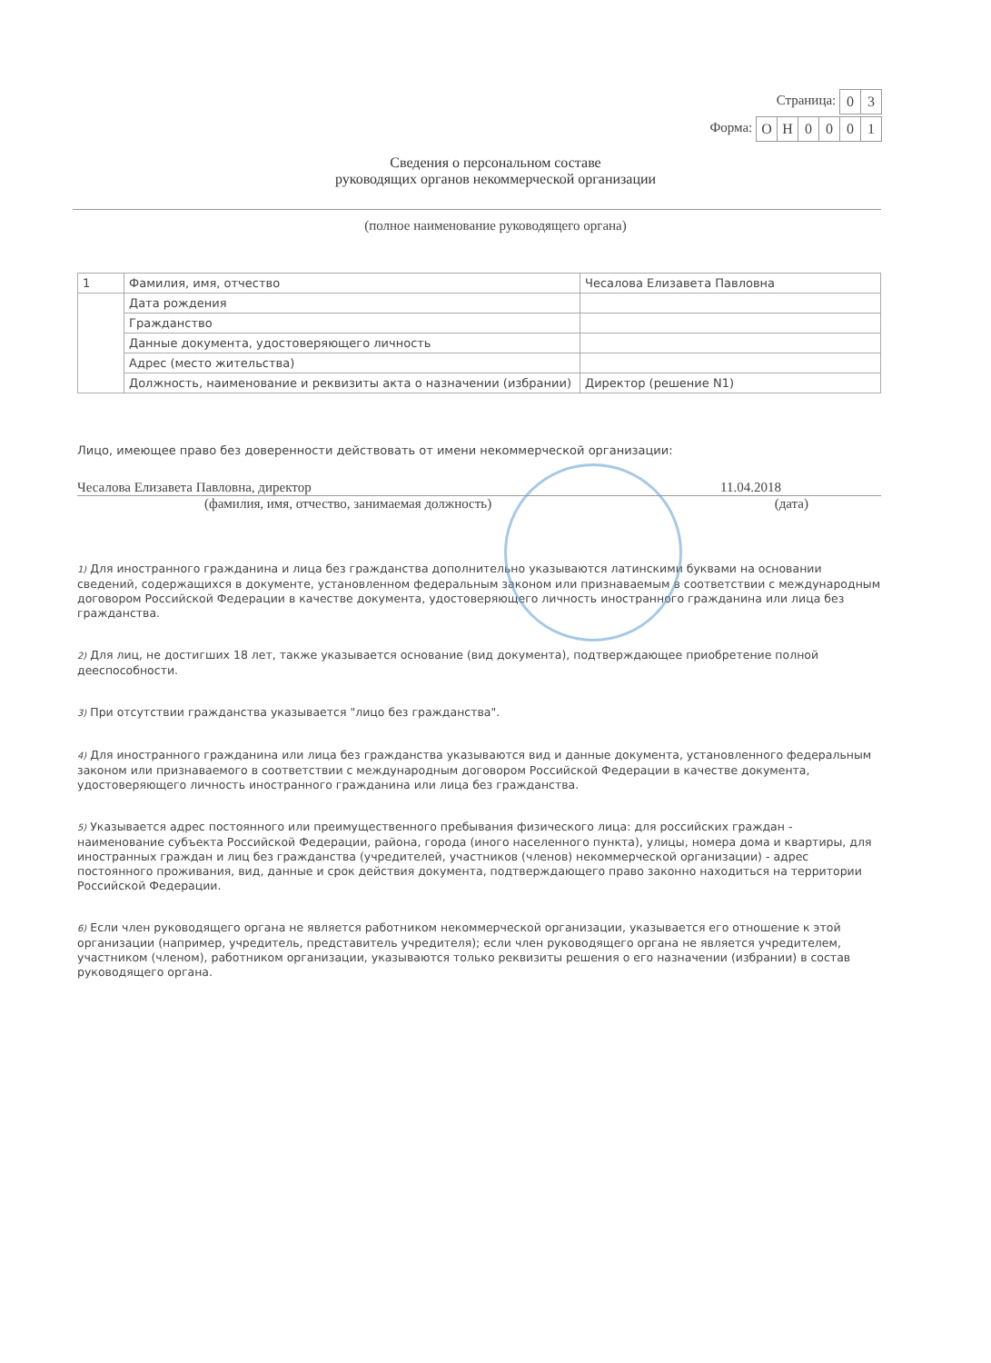Страница:
| 0 | 3 |
Форма:
| О | Н | 0 | 0 | 0 | 1 |
Сведения о персональном составе
руководящих органов некоммерческой организации
(полное наименование руководящего органа)
| 1 | Фамилия, имя, отчество | Чесалова Елизавета Павловна |
| | Дата рождения | |
| | Гражданство | |
| | Данные документа, удостоверяющего личность | |
| | Адрес (место жительства) | |
| | Должность, наименование и реквизиты акта о назначении (избрании) | Директор (решение N1) |
Лицо, имеющее право без доверенности действовать от имени некоммерческой организации:
Чесалова Елизавета Павловна, директор 11.04.2018
(фамилия, имя, отчество, занимаемая должность) (дата)
1) Для иностранного гражданина и лица без гражданства дополнительно указываются латинскими буквами на основании сведений, содержащихся в документе, установленном федеральным законом или признаваемым в соответствии с международным договором Российской Федерации в качестве документа, удостоверяющего личность иностранного гражданина или лица без гражданства.
2) Для лиц, не достигших 18 лет, также указывается основание (вид документа), подтверждающее приобретение полной дееспособности.
3) При отсутствии гражданства указывается "лицо без гражданства".
4) Для иностранного гражданина или лица без гражданства указываются вид и данные документа, установленного федеральным законом или признаваемого в соответствии с международным договором Российской Федерации в качестве документа, удостоверяющего личность иностранного гражданина или лица без гражданства.
5) Указывается адрес постоянного или преимущественного пребывания физического лица: для российских граждан - наименование субъекта Российской Федерации, района, города (иного населенного пункта), улицы, номера дома и квартиры, для иностранных граждан и лиц без гражданства (учредителей, участников (членов) некоммерческой организации) - адрес постоянного проживания, вид, данные и срок действия документа, подтверждающего право законно находиться на территории Российской Федерации.
6) Если член руководящего органа не является работником некоммерческой организации, указывается его отношение к этой организации (например, учредитель, представитель учредителя); если член руководящего органа не является учредителем, участником (членом), работником организации, указываются только реквизиты решения о его назначении (избрании) в состав руководящего органа.